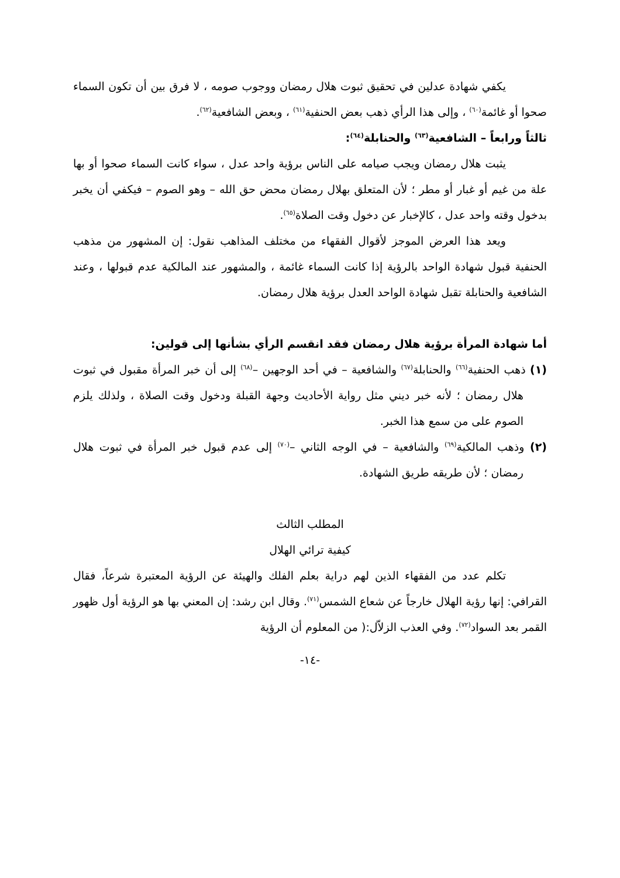يكفي شهادة عدلين في تحقيق ثبوت هلال رمضان ووجوب صومه ، لا فرق بين أن تكون السماء صحوا أو غائمة<sup>(٦٠)</sup> ، وإلى هذا الرأي ذهب بعض الحنفية<sup>(٦١)</sup> ، وبعض الشافعية<sup>(٦٢)</sup>.
ثالثاً ورابعاً – الشافعية<sup>(٦٣)</sup> والحنابلة<sup>(٦٤)</sup>:
يثبت هلال رمضان ويجب صيامه على الناس برؤية واحد عدل ، سواء كانت السماء صحوا أو بها علة من غيم أو غبار أو مطر ؛ لأن المتعلق بهلال رمضان محض حق الله – وهو الصوم – فيكفي أن يخبر بدخول وقته واحد عدل ، كالإخبار عن دخول وقت الصلاة<sup>(٦٥)</sup>.
ويعد هذا العرض الموجز لأقوال الفقهاء من مختلف المذاهب نقول: إن المشهور من مذهب الحنفية قبول شهادة الواحد بالرؤية إذا كانت السماء غائمة ، والمشهور عند المالكية عدم قبولها ، وعند الشافعية والحنابلة تقبل شهادة الواحد العدل برؤية هلال رمضان.
أما شهادة المرأة برؤية هلال رمضان فقد انقسم الرأي بشأنها إلى قولين:
(١) ذهب الحنفية<sup>(٦٦)</sup> والحنابلة<sup>(٦٧)</sup> والشافعية – في أحد الوجهين –<sup>(٦٨)</sup> إلى أن خبر المرأة مقبول في ثبوت هلال رمضان ؛ لأنه خبر ديني مثل رواية الأحاديث وجهة القبلة ودخول وقت الصلاة ، ولذلك يلزم الصوم على من سمع هذا الخبر.
(٢) وذهب المالكية<sup>(٦٩)</sup> والشافعية – في الوجه الثاني –<sup>(٧٠)</sup> إلى عدم قبول خبر المرأة في ثبوت هلال رمضان ؛ لأن طريقه طريق الشهادة.
المطلب الثالث
كيفية ترائي الهلال
تكلم عدد من الفقهاء الذين لهم دراية بعلم الفلك والهيئة عن الرؤية المعتبرة شرعاً، فقال القرافي: إنها رؤية الهلال خارجاً عن شعاع الشمس<sup>(٧١)</sup>. وقال ابن رشد: إن المعني بها هو الرؤية أول ظهور القمر بعد السواد<sup>(٧٢)</sup>. وفي العذب الزلاّل:( من المعلوم أن الرؤية
-١٤-